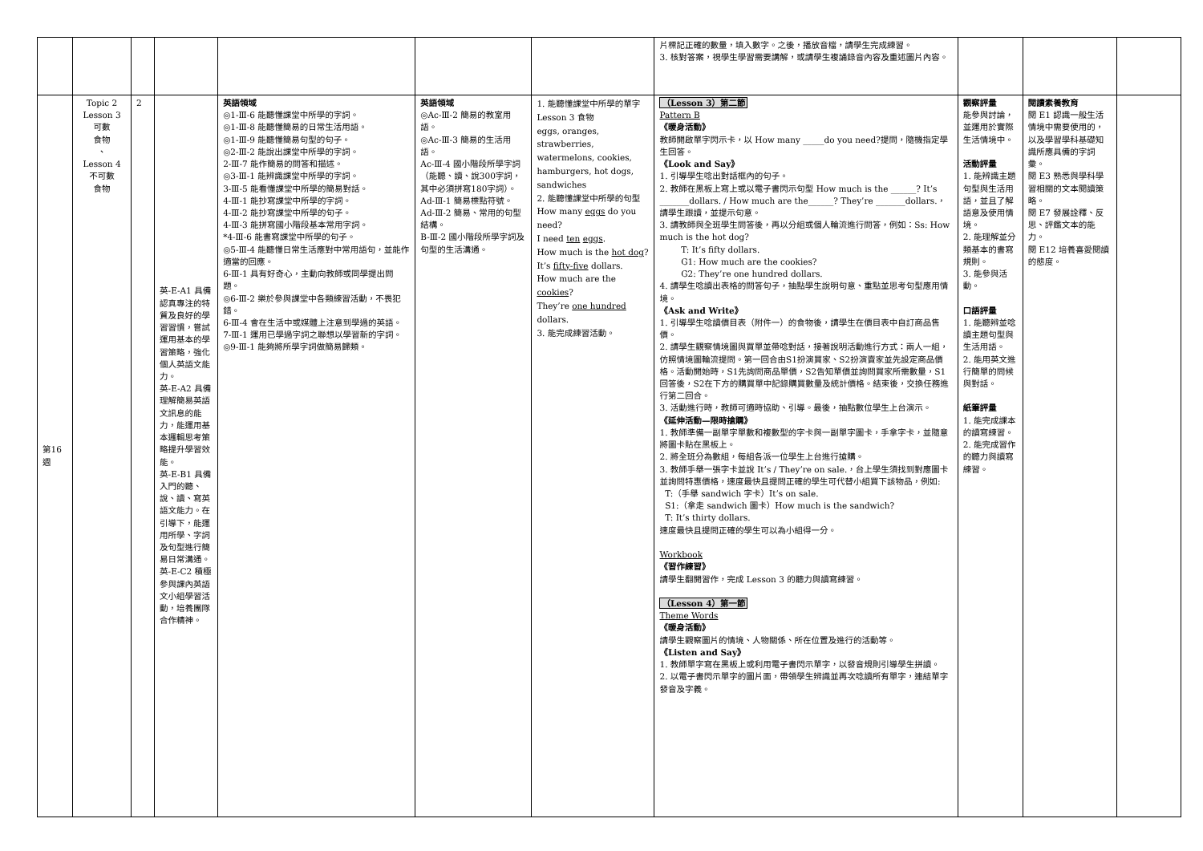| | | | | | | | 片標記正確的數量，填入數字。之後，播放音檔，請學生完成練習。 3. 核對答案，視學生學習需要講解，或請學生複誦錄音內容及重述圖片內容。 | | | |
| 第16週 | Topic 2 Lesson 3 可數 食物 、 Lesson 4 不可數 食物 | 2 | 英-E-A1 具備認真專注的特質及良好的學習習慣，嘗試運用基本的學習策略，強化個人英語文能力。 英-E-A2 具備理解簡易英語文訊息的能力，能運用基本邏輯思考策略提升學習效能。 英-E-B1 具備入門的聽、說、讀、寫英語文能力。在引導下，能運用所學、字詞及句型進行簡易日常溝通。 英-E-C2 積極參與課內英語文小組學習活動，培養團隊合作精神。 | 英語領域 ◎1-Ⅲ-6 能聽懂課堂中所學的字詞。 ◎1-Ⅲ-8 能聽懂簡易的日常生活用語。 ◎1-Ⅲ-9 能聽懂簡易句型的句子。 ◎2-Ⅲ-2 能說出課堂中所學的字詞。 2-Ⅲ-7 能作簡易的問答和描述。 ◎3-Ⅲ-1 能辨識課堂中所學的字詞。 3-Ⅲ-5 能看懂課堂中所學的簡易對話。 4-Ⅲ-1 能抄寫課堂中所學的字詞。 4-Ⅲ-2 能抄寫課堂中所學的句子。 4-Ⅲ-3 能拼寫國小階段基本常用字詞。 *4-Ⅲ-6 能書寫課堂中所學的句子。 ◎5-Ⅲ-4 能聽懂日常生活應對中常用語句，並能作適當的回應。 6-Ⅲ-1 具有好奇心，主動向教師或同學提出問題。 ◎6-Ⅲ-2 樂於參與課堂中各類練習活動，不畏犯錯。 6-Ⅲ-4 會在生活中或媒體上注意到學過的英語。 7-Ⅲ-1 運用已學過字詞之聯想以學習新的字詞。 ◎9-Ⅲ-1 能夠將所學字詞做簡易歸類。 | 英語領域 ◎Ac-Ⅲ-2 簡易的教室用語。 ◎Ac-Ⅲ-3 簡易的生活用語。 Ac-Ⅲ-4 國小階段所學字詞（能聽、讀、說300字詞，其中必須拼寫180字詞）。 Ad-Ⅲ-1 簡易標點符號。 Ad-Ⅲ-2 簡易、常用的句型結構。 B-Ⅲ-2 國小階段所學字詞及句型的生活溝通。 | 1. 能聽懂課堂中所學的單字 Lesson 3 食物 eggs, oranges, strawberries, watermelons, cookies, hamburgers, hot dogs, sandwiches 2. 能聽懂課堂中所學的句型 How many eggs do you need? I need ten eggs . How much is the hot dog ? It’s fifty-five dollars. How much are the cookies ? They’re one hundred dollars. 3. 能完成練習活動。 | （Lesson 3）第二節 Pattern B 《暖身活動》 教師開啟單字閃示卡，以 How many _____do you need?提問，隨機指定學生回答。 《Look and Say》 1. 引導學生唸出對話框內的句子。 2. 教師在黑板上寫上或以電子書閃示句型 How much is the ______? It’s _______dollars. / How much are the______? They’re _______dollars.，請學生跟讀，並提示句意。 3. 請教師與全班學生問答後，再以分組或個人輪流進行問答，例如：Ss: How much is the hot dog? T: It’s fifty dollars. G1: How much are the cookies? G2: They’re one hundred dollars. 4. 請學生唸讀出表格的問答句子，抽點學生說明句意、重點並思考句型應用情境。 《Ask and Write》 1. 引導學生唸讀價目表（附件一）的食物後，請學生在價目表中自訂商品售價。 2. 請學生觀察情境圖與買單並帶唸對話，接著說明活動進行方式：兩人一組，仿照情境圖輪流提問。第一回合由S1扮演買家、S2扮演賣家並先設定商品價格。活動開始時，S1先詢問商品單價，S2告知單價並詢問買家所需數量，S1回答後，S2在下方的購買單中記錄購買數量及統計價格。結束後，交換任務進行第二回合。 3. 活動進行時，教師可適時協助、引導。最後，抽點數位學生上台演示。 《延伸活動—限時搶購》 1. 教師準備一副單字單數和複數型的字卡與一副單字圖卡，手拿字卡，並隨意將圖卡貼在黑板上。 2. 將全班分為數組，每組各派一位學生上台進行搶購。 3. 教師手舉一張字卡並說 It’s / They’re on sale.，台上學生須找到對應圖卡並詢問特惠價格，速度最快且提問正確的學生可代替小組買下該物品，例如: T:（手舉 sandwich 字卡）It’s on sale. S1:（拿走 sandwich 圖卡）How much is the sandwich? T: It’s thirty dollars. 速度最快且提問正確的學生可以為小組得一分。 Workbook 《習作練習》 請學生翻開習作，完成 Lesson 3 的聽力與讀寫練習。 （Lesson 4）第一節 Theme Words 《暖身活動》 請學生觀察圖片的情境、人物關係、所在位置及進行的活動等。 《Listen and Say》 1. 教師單字寫在黑板上或利用電子書閃示單字，以發音規則引導學生拼讀。 2. 以電子書閃示單字的圖片面，帶領學生辨識並再次唸讀所有單字，連結單字發音及字義。 | 觀察評量 能參與討論，並運用於實際生活情境中。 活動評量 1. 能辨識主題句型與生活用語，並且了解語意及使用情境。 2. 能理解並分類基本的書寫規則。 3. 能參與活動。 口語評量 1. 能聽辨並唸讀主題句型與生活用語。 2. 能用英文進行簡單的問候與對話。 紙筆評量 1. 能完成課本的讀寫練習。 2. 能完成習作的聽力與讀寫練習。 | 閱讀素養教育 閱 E1 認識一般生活情境中需要使用的，以及學習學科基礎知識所應具備的字詞彙。 閱 E3 熟悉與學科學習相關的文本閱讀策略。 閱 E7 發展詮釋、反思、評鑑文本的能力。 閱 E12 培養喜愛閱讀的態度。 | |